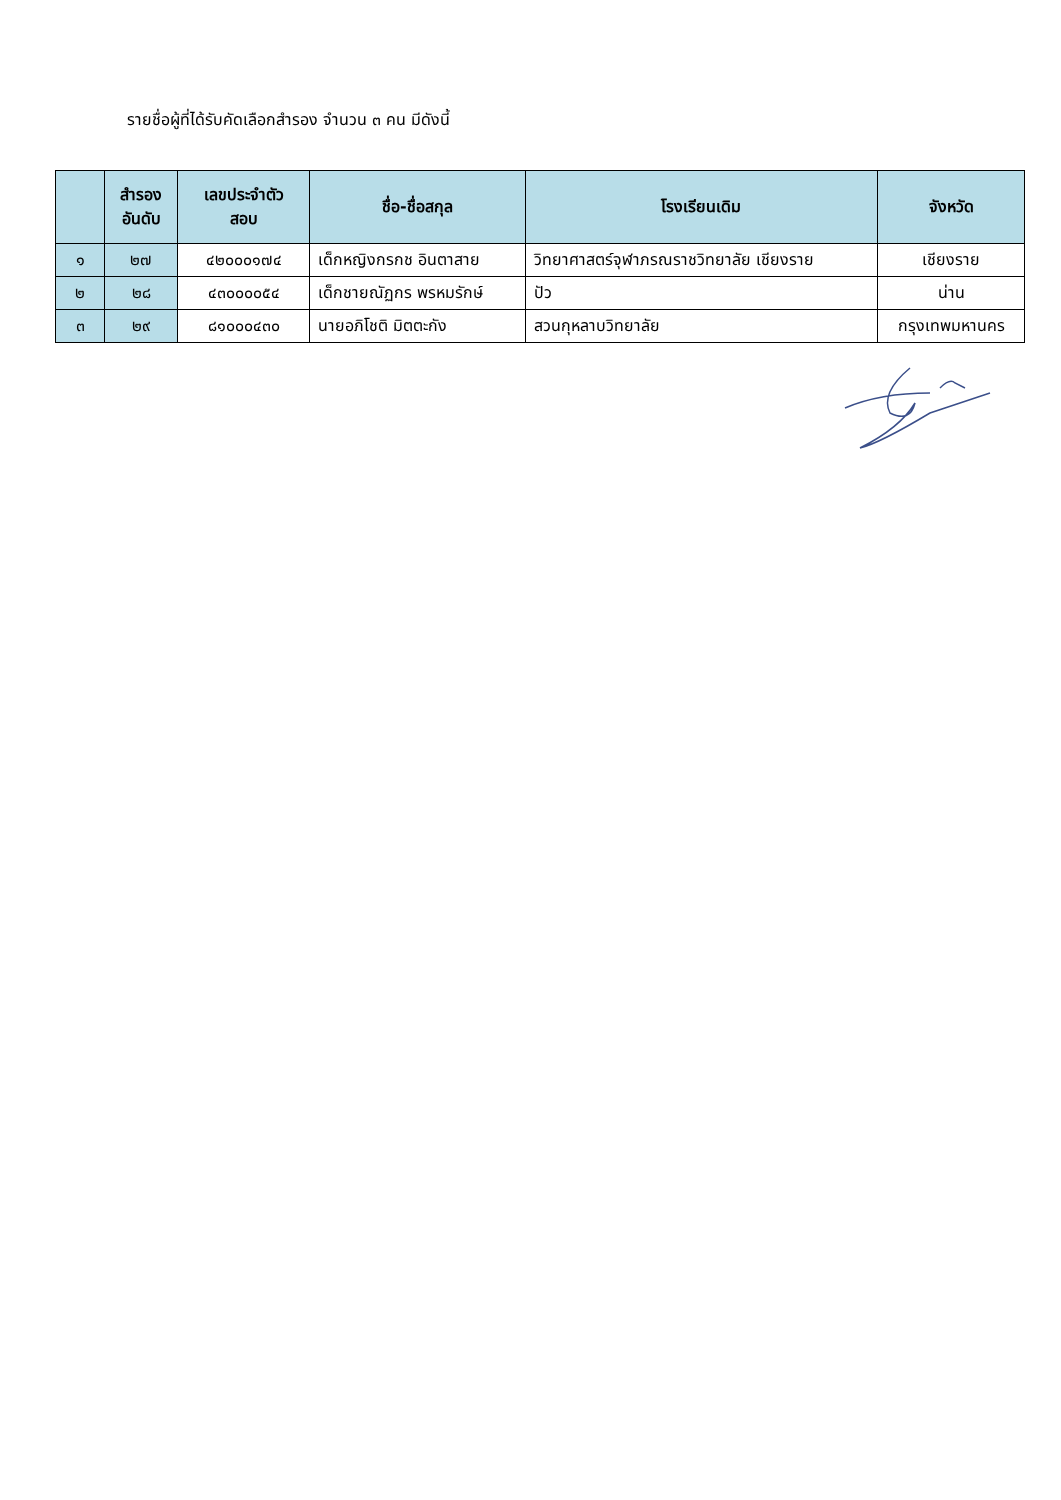รายชื่อผู้ที่ได้รับคัดเลือกสำรอง จำนวน ๓ คน มีดังนี้
| | สำรอง อันดับ | เลขประจำตัว สอบ | ชื่อ-ชื่อสกุล | โรงเรียนเดิม | จังหวัด |
| --- | --- | --- | --- | --- | --- |
| ๑ | ๒๗ | ๔๒๐๐๐๑๗๔ | เด็กหญิงกรกช อินตาสาย | วิทยาศาสตร์จุฬาภรณราชวิทยาลัย เชียงราย | เชียงราย |
| ๒ | ๒๘ | ๔๓๐๐๐๐๕๔ | เด็กชายณัฏกร พรหมรักษ์ | ปัว | น่าน |
| ๓ | ๒๙ | ๘๑๐๐๐๔๓๐ | นายอภิโชติ มิตตะกัง | สวนกุหลาบวิทยาลัย | กรุงเทพมหานคร |